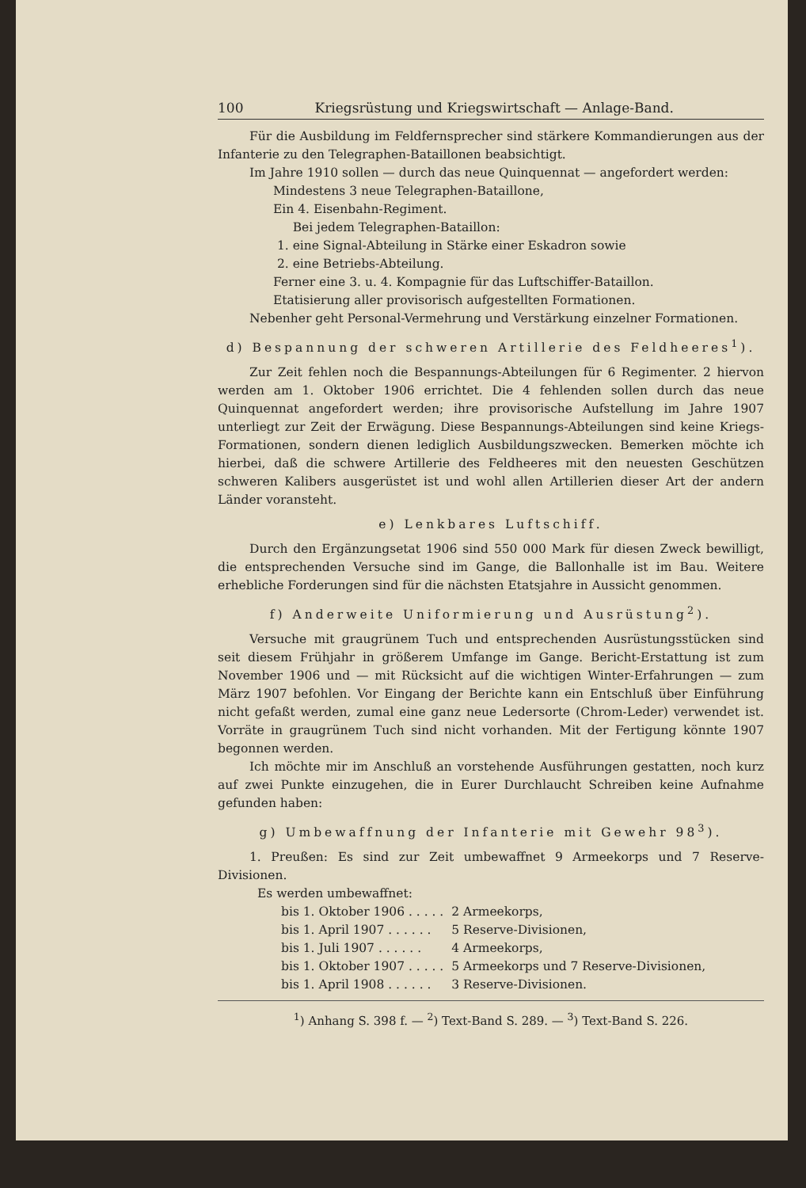100 Kriegsrüstung und Kriegswirtschaft — Anlage-Band.
Für die Ausbildung im Feldfernsprecher sind stärkere Kommandierungen aus der Infanterie zu den Telegraphen-Bataillonen beabsichtigt.
Im Jahre 1910 sollen — durch das neue Quinquennat — angefordert werden:
Mindestens 3 neue Telegraphen-Bataillone,
Ein 4. Eisenbahn-Regiment.
Bei jedem Telegraphen-Bataillon:
1. eine Signal-Abteilung in Stärke einer Eskadron sowie
2. eine Betriebs-Abteilung.
Ferner eine 3. u. 4. Kompagnie für das Luftschiffer-Bataillon.
Etatisierung aller provisorisch aufgestellten Formationen.
Nebenher geht Personal-Vermehrung und Verstärkung einzelner Formationen.
d) Bespannung der schweren Artillerie des Feldheeres<sup>1</sup>).
Zur Zeit fehlen noch die Bespannungs-Abteilungen für 6 Regimenter. 2 hiervon werden am 1. Oktober 1906 errichtet. Die 4 fehlenden sollen durch das neue Quinquennat angefordert werden; ihre provisorische Aufstellung im Jahre 1907 unterliegt zur Zeit der Erwägung. Diese Bespannungs-Abteilungen sind keine Kriegs-Formationen, sondern dienen lediglich Ausbildungszwecken. Bemerken möchte ich hierbei, daß die schwere Artillerie des Feldheeres mit den neuesten Geschützen schweren Kalibers ausgerüstet ist und wohl allen Artillerien dieser Art der andern Länder voransteht.
e) Lenkbares Luftschiff.
Durch den Ergänzungsetat 1906 sind 550 000 Mark für diesen Zweck bewilligt, die entsprechenden Versuche sind im Gange, die Ballonhalle ist im Bau. Weitere erhebliche Forderungen sind für die nächsten Etatsjahre in Aussicht genommen.
f) Anderweite Uniformierung und Ausrüstung<sup>2</sup>).
Versuche mit graugrünem Tuch und entsprechenden Ausrüstungsstücken sind seit diesem Frühjahr in größerem Umfange im Gange. Bericht-Erstattung ist zum November 1906 und — mit Rücksicht auf die wichtigen Winter-Erfahrungen — zum März 1907 befohlen. Vor Eingang der Berichte kann ein Entschluß über Einführung nicht gefaßt werden, zumal eine ganz neue Ledersorte (Chrom-Leder) verwendet ist. Vorräte in graugrünem Tuch sind nicht vorhanden. Mit der Fertigung könnte 1907 begonnen werden.
Ich möchte mir im Anschluß an vorstehende Ausführungen gestatten, noch kurz auf zwei Punkte einzugehen, die in Eurer Durchlaucht Schreiben keine Aufnahme gefunden haben:
g) Umbewaffnung der Infanterie mit Gewehr 98<sup>3</sup>).
1. Preußen: Es sind zur Zeit umbewaffnet 9 Armeekorps und 7 Reserve-Divisionen.
Es werden umbewaffnet:
| bis 1. Oktober 1906 . . . . . | 2 Armeekorps, |
| bis 1. April 1907 . . . . . . | 5 Reserve-Divisionen, |
| bis 1. Juli 1907 . . . . . . | 4 Armeekorps, |
| bis 1. Oktober 1907 . . . . . | 5 Armeekorps und 7 Reserve-Divisionen, |
| bis 1. April 1908 . . . . . . | 3 Reserve-Divisionen. |
<sup>1</sup>) Anhang S. 398 f. — <sup>2</sup>) Text-Band S. 289. — <sup>3</sup>) Text-Band S. 226.